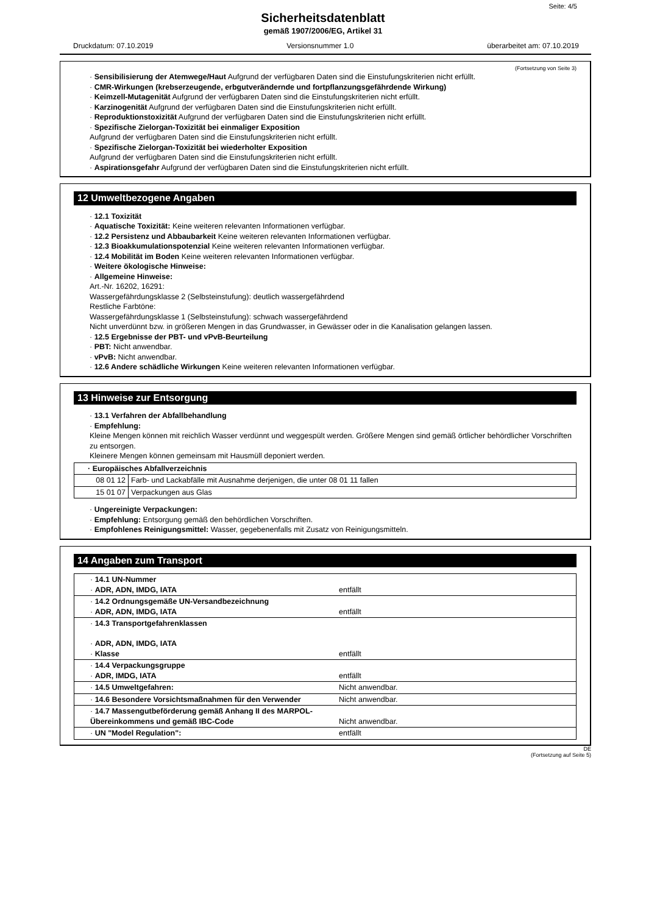Seite: 4/5
Sicherheitsdatenblatt
gemäß 1907/2006/EG, Artikel 31
Druckdatum: 07.10.2019 Versionsnummer 1.0 überarbeitet am: 07.10.2019
(Fortsetzung von Seite 3)
· Sensibilisierung der Atemwege/Haut Aufgrund der verfügbaren Daten sind die Einstufungskriterien nicht erfüllt.
· CMR-Wirkungen (krebserzeugende, erbgutverändernde und fortpflanzungsgefährdende Wirkung)
· Keimzell-Mutagenität Aufgrund der verfügbaren Daten sind die Einstufungskriterien nicht erfüllt.
· Karzinogenität Aufgrund der verfügbaren Daten sind die Einstufungskriterien nicht erfüllt.
· Reproduktionstoxizität Aufgrund der verfügbaren Daten sind die Einstufungskriterien nicht erfüllt.
· Spezifische Zielorgan-Toxizität bei einmaliger Exposition
Aufgrund der verfügbaren Daten sind die Einstufungskriterien nicht erfüllt.
· Spezifische Zielorgan-Toxizität bei wiederholter Exposition
Aufgrund der verfügbaren Daten sind die Einstufungskriterien nicht erfüllt.
· Aspirationsgefahr Aufgrund der verfügbaren Daten sind die Einstufungskriterien nicht erfüllt.
12 Umweltbezogene Angaben
· 12.1 Toxizität
· Aquatische Toxizität: Keine weiteren relevanten Informationen verfügbar.
· 12.2 Persistenz und Abbaubarkeit Keine weiteren relevanten Informationen verfügbar.
· 12.3 Bioakkumulationspotenzial Keine weiteren relevanten Informationen verfügbar.
· 12.4 Mobilität im Boden Keine weiteren relevanten Informationen verfügbar.
· Weitere ökologische Hinweise:
· Allgemeine Hinweise:
Art.-Nr. 16202, 16291:
Wassergefährdungsklasse 2 (Selbsteinstufung): deutlich wassergefährdend
Restliche Farbtöne:
Wassergefährdungsklasse 1 (Selbsteinstufung): schwach wassergefährdend
Nicht unverdünnt bzw. in größeren Mengen in das Grundwasser, in Gewässer oder in die Kanalisation gelangen lassen.
· 12.5 Ergebnisse der PBT- und vPvB-Beurteilung
· PBT: Nicht anwendbar.
· vPvB: Nicht anwendbar.
· 12.6 Andere schädliche Wirkungen Keine weiteren relevanten Informationen verfügbar.
13 Hinweise zur Entsorgung
· 13.1 Verfahren der Abfallbehandlung
· Empfehlung:
Kleine Mengen können mit reichlich Wasser verdünnt und weggespült werden. Größere Mengen sind gemäß örtlicher behördlicher Vorschriften zu entsorgen.
Kleinere Mengen können gemeinsam mit Hausmüll deponiert werden.
| · Europäisches Abfallverzeichnis | |
| --- | --- |
| 08 01 12 | Farb- und Lackabfälle mit Ausnahme derjenigen, die unter 08 01 11 fallen |
| 15 01 07 | Verpackungen aus Glas |
· Ungereinigte Verpackungen:
· Empfehlung: Entsorgung gemäß den behördlichen Vorschriften.
· Empfohlenes Reinigungsmittel: Wasser, gegebenenfalls mit Zusatz von Reinigungsmitteln.
14 Angaben zum Transport
| · 14.1 UN-Nummer · ADR, ADN, IMDG, IATA | entfällt |
| · 14.2 Ordnungsgemäße UN-Versandbezeichnung · ADR, ADN, IMDG, IATA | entfällt |
| · 14.3 Transportgefahrenklassen · ADR, ADN, IMDG, IATA · Klasse | entfällt |
| · 14.4 Verpackungsgruppe · ADR, IMDG, IATA | entfällt |
| · 14.5 Umweltgefahren: | Nicht anwendbar. |
| · 14.6 Besondere Vorsichtsmaßnahmen für den Verwender | Nicht anwendbar. |
| · 14.7 Massengutbeförderung gemäß Anhang II des MARPOL-Übereinkommens und gemäß IBC-Code | Nicht anwendbar. |
| · UN "Model Regulation": | entfällt |
DE
(Fortsetzung auf Seite 5)